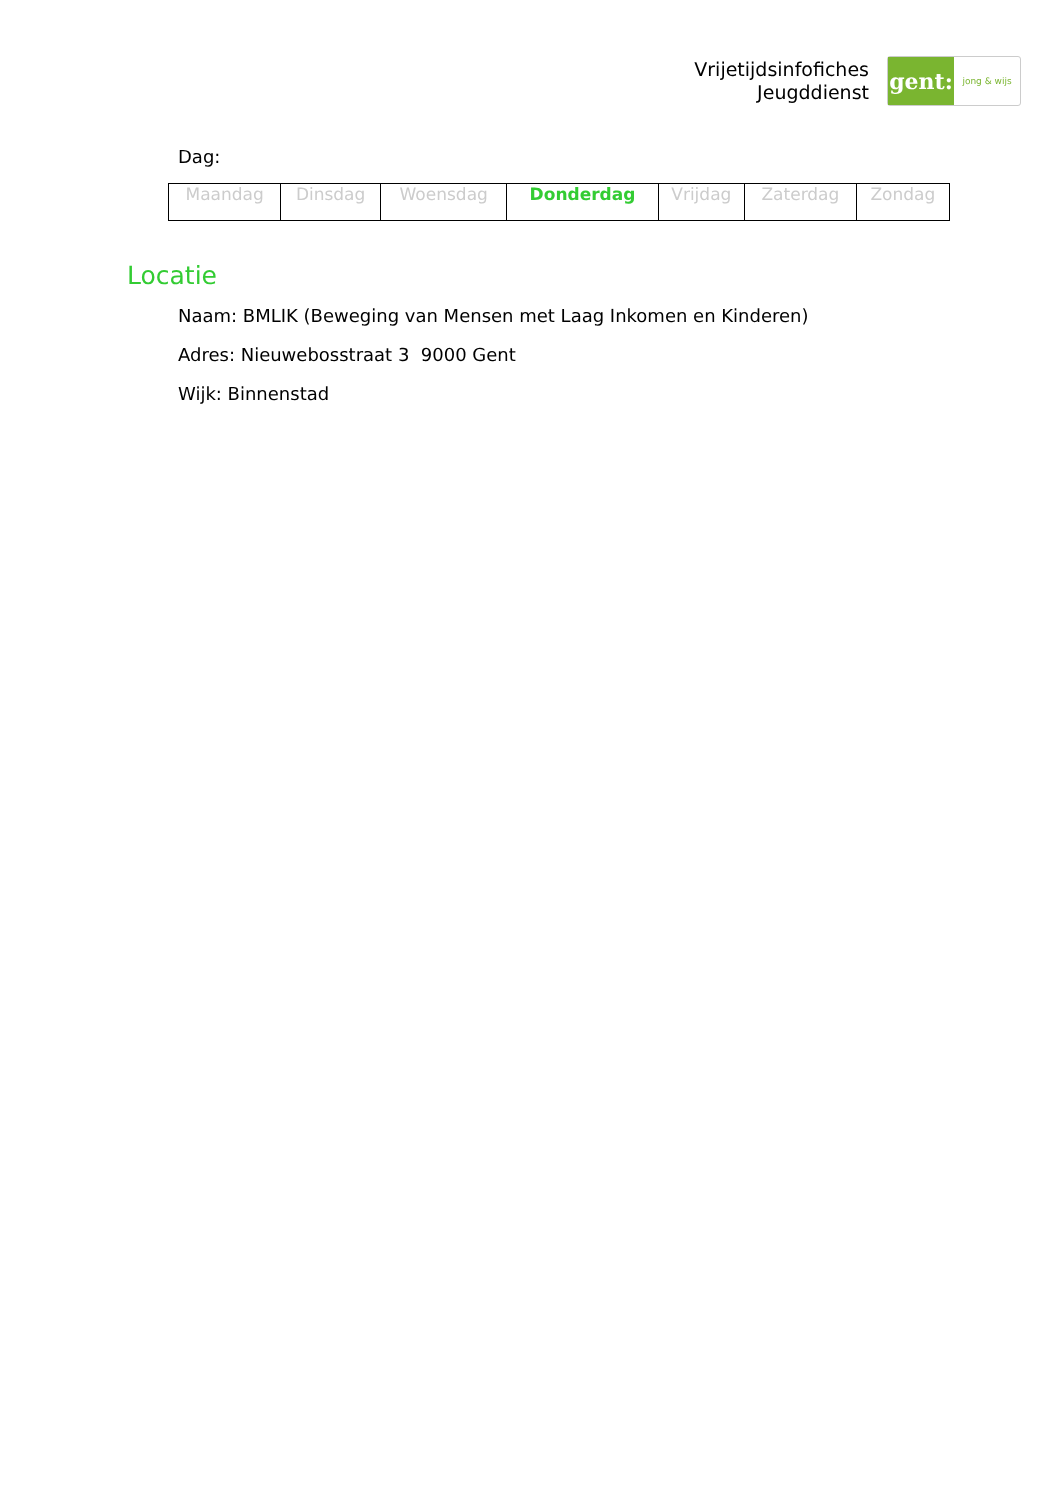Vrijetijdsinfofiches
Jeugddienst
gent:
jong & wijs
Dag:
| Maandag | Dinsdag | Woensdag | Donderdag | Vrijdag | Zaterdag | Zondag |
Locatie
Naam: BMLIK (Beweging van Mensen met Laag Inkomen en Kinderen)
Adres: Nieuwebosstraat 3 9000 Gent
Wijk: Binnenstad